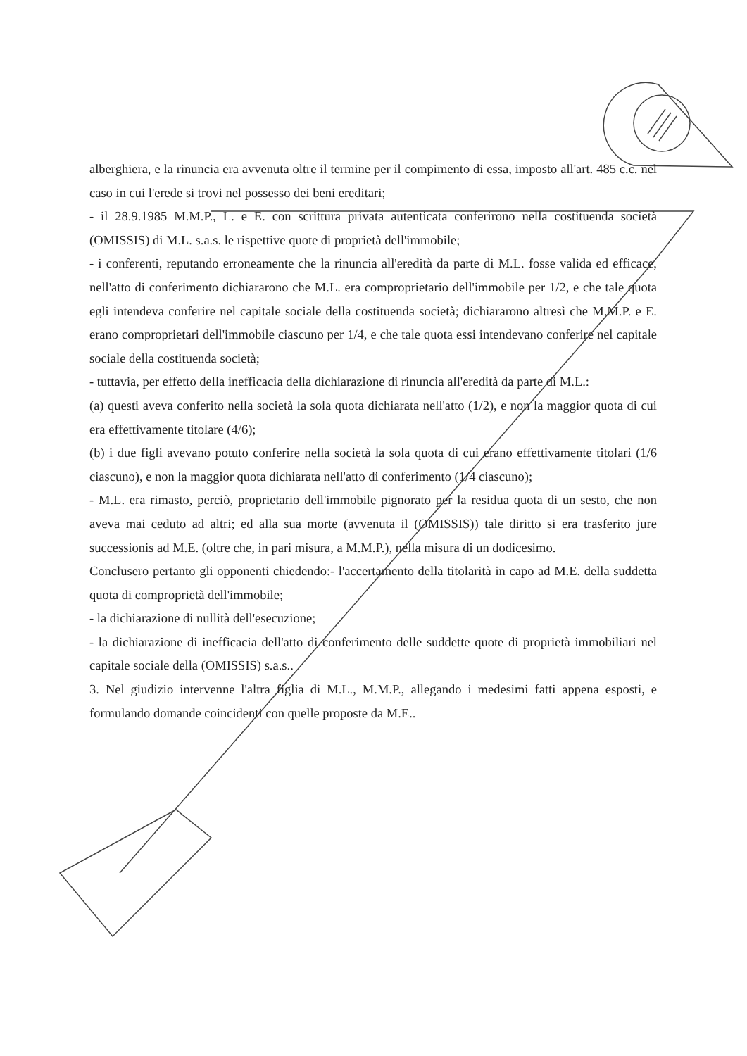alberghiera, e la rinuncia era avvenuta oltre il termine per il compimento di essa, imposto all'art. 485 c.c. nel caso in cui l'erede si trovi nel possesso dei beni ereditari;
- il 28.9.1985 M.M.P., L. e E. con scrittura privata autenticata conferirono nella costituenda società (OMISSIS) di M.L. s.a.s. le rispettive quote di proprietà dell'immobile;
- i conferenti, reputando erroneamente che la rinuncia all'eredità da parte di M.L. fosse valida ed efficace, nell'atto di conferimento dichiararono che M.L. era comproprietario dell'immobile per 1/2, e che tale quota egli intendeva conferire nel capitale sociale della costituenda società; dichiararono altresì che M.M.P. e E. erano comproprietari dell'immobile ciascuno per 1/4, e che tale quota essi intendevano conferire nel capitale sociale della costituenda società;
- tuttavia, per effetto della inefficacia della dichiarazione di rinuncia all'eredità da parte di M.L.:
(a) questi aveva conferito nella società la sola quota dichiarata nell'atto (1/2), e non la maggior quota di cui era effettivamente titolare (4/6);
(b) i due figli avevano potuto conferire nella società la sola quota di cui erano effettivamente titolari (1/6 ciascuno), e non la maggior quota dichiarata nell'atto di conferimento (1/4 ciascuno);
- M.L. era rimasto, perciò, proprietario dell'immobile pignorato per la residua quota di un sesto, che non aveva mai ceduto ad altri; ed alla sua morte (avvenuta il (OMISSIS)) tale diritto si era trasferito jure successionis ad M.E. (oltre che, in pari misura, a M.M.P.), nella misura di un dodicesimo.
Conclusero pertanto gli opponenti chiedendo:- l'accertamento della titolarità in capo ad M.E. della suddetta quota di comproprietà dell'immobile;
- la dichiarazione di nullità dell'esecuzione;
- la dichiarazione di inefficacia dell'atto di conferimento delle suddette quote di proprietà immobiliari nel capitale sociale della (OMISSIS) s.a.s..
3. Nel giudizio intervenne l'altra figlia di M.L., M.M.P., allegando i medesimi fatti appena esposti, e formulando domande coincidenti con quelle proposte da M.E..